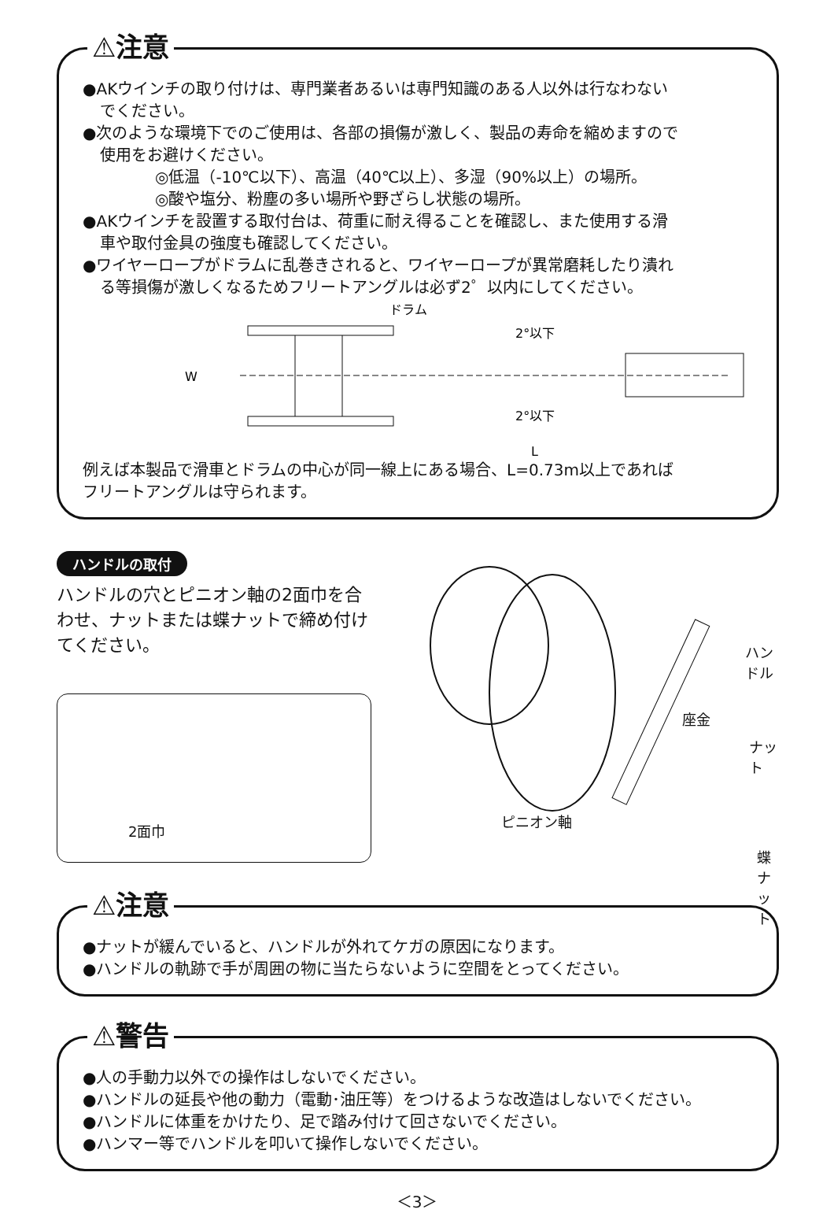⚠注意
●AKウインチの取り付けは、専門業者あるいは専門知識のある人以外は行なわない
でください。
●次のような環境下でのご使用は、各部の損傷が激しく、製品の寿命を縮めますので
使用をお避けください。
◎低温（-10℃以下）、高温（40℃以上）、多湿（90%以上）の場所。
◎酸や塩分、粉塵の多い場所や野ざらし状態の場所。
●AKウインチを設置する取付台は、荷重に耐え得ることを確認し、また使用する滑
車や取付金具の強度も確認してください。
●ワイヤーロープがドラムに乱巻きされると、ワイヤーロープが異常磨耗したり潰れ
る等損傷が激しくなるためフリートアングルは必ず2゜以内にしてください。
ドラム
W
2°以下
2°以下
L
例えば本製品で滑車とドラムの中心が同一線上にある場合、L=0.73m以上であれば
フリートアングルは守られます。
ハンドルの取付
ハンドルの穴とピニオン軸の2面巾を合わせ、ナットまたは蝶ナットで締め付けてください。
2面巾
ハンドル
座金
ナット
ピニオン軸
蝶ナット
⚠注意
●ナットが緩んでいると、ハンドルが外れてケガの原因になります。
●ハンドルの軌跡で手が周囲の物に当たらないように空間をとってください。
⚠警告
●人の手動力以外での操作はしないでください。
●ハンドルの延長や他の動力（電動･油圧等）をつけるような改造はしないでください。
●ハンドルに体重をかけたり、足で踏み付けて回さないでください。
●ハンマー等でハンドルを叩いて操作しないでください。
＜3＞